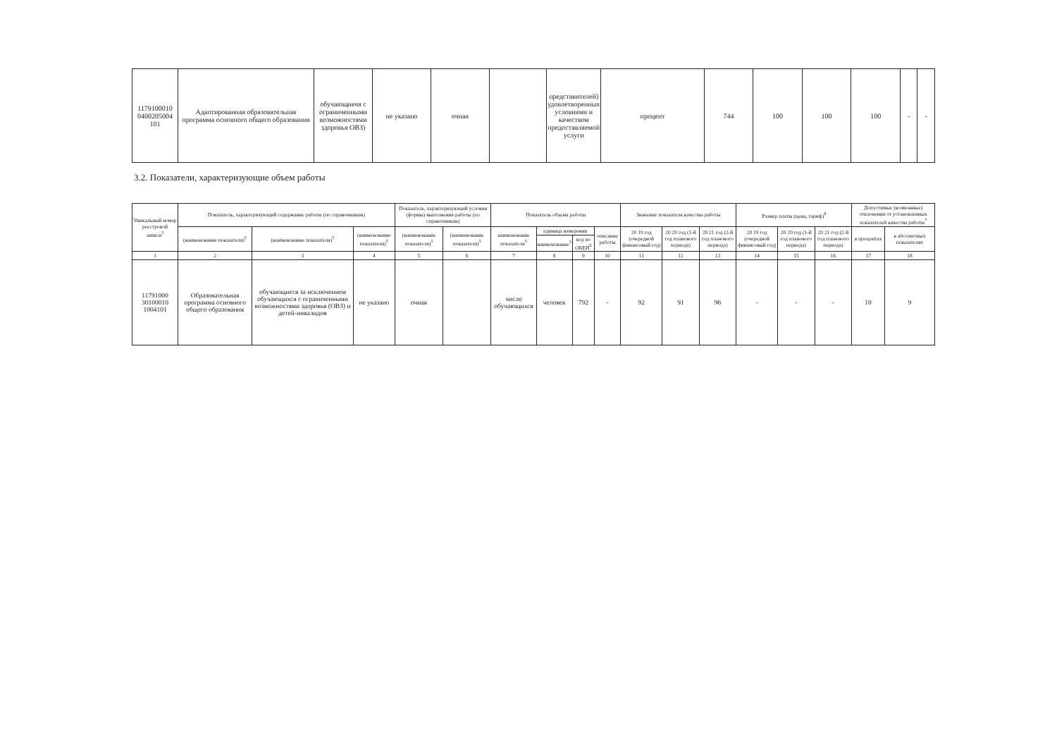| 1179100010 0400205004 101 | Адаптированная образовательная программа основного общего образования | обучающиечя с ограниченными возможностями здоровья ОВЗ) | не указано | очная | | представителей) удовлетворенных условиями и качеством предоставляемой услуги | процент | 744 | 100 | 100 | 100 | - | - |
3.2. Показатели, характеризующие объем работы
| Уникальный номер реестровой записи<sup>5</sup> | Показатель, характеризующий содержание работы (по справочникам) | | | Показатель, характеризующий условия (формы) выполнения работы (по справочникам) | | Показатель объема работы | | | | Значение показателя качества работы | | | Размер платы (цена, тариф)<sup>8</sup> | | | Допустимые (возможные) отклонения от установленных показателей качества работы<sup>7</sup> | |
| --- | --- | --- | --- | --- | --- | --- | --- | --- | --- | --- | --- | --- | --- | --- | --- | --- | --- |
| | (наименование показателя)<sup>5</sup> | (наименование показателя)<sup>5</sup> | (наименование показателя)<sup>5</sup> | (наименование показателя)<sup>5</sup> | (наименование показателя)<sup>5</sup> | наименование показателя<sup>5</sup> | единица измерения | | описание работы | 20 19 год (очередной финансовый год) | 20 20 год (1-й год планового периода) | 20 21 год (2-й год планового периода) | 20 19 год (очередной финансовый год) | 20 20 год (1-й год планового периода) | 20 21 год (2-й год планового периода) | в процентах | в абсолютных показателях |
| | | | | | | | наименование<sup>5</sup> | код по ОКЕИ<sup>6</sup> | | | | | | | | | |
| 1 | 2 | 3 | 4 | 5 | 6 | 7 | 8 | 9 | 10 | 11 | 12 | 13 | 14 | 15 | 16 | 17 | 18 |
| 11791000 30100010 1004101 | Образовательная программа основного общего образования | обучающиеся за исключением обучающихся с ограниченными возможностями здоровья (ОВЗ) и детей-инвалидов | не указано | очная | | число обучающихся | человек | 792 | - | 92 | 91 | 96 | - | - | - | 10 | 9 |